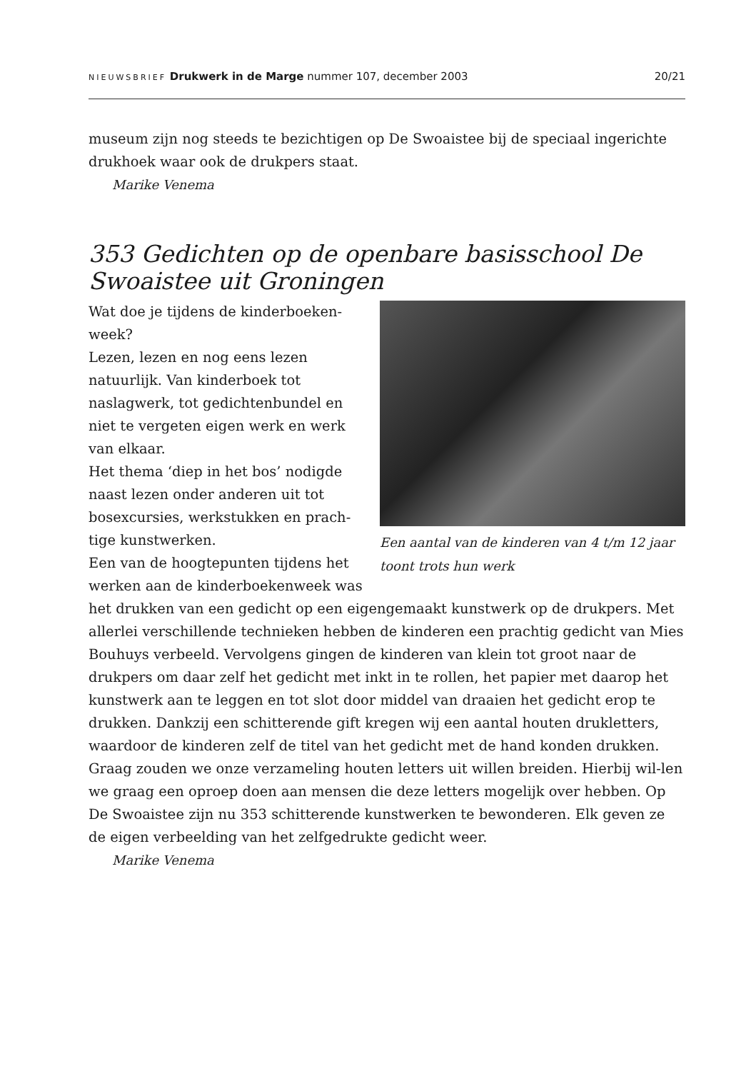NIEUWSBRIEF Drukwerk in de Marge nummer 107, december 2003 20/21
museum zijn nog steeds te bezichtigen op De Swoaistee bij de speciaal ingerichte drukhoek waar ook de drukpers staat.
Marike Venema
353 Gedichten op de openbare basisschool De Swoaistee uit Groningen
Een aantal van de kinderen van 4 t/m 12 jaar toont trots hun werk
Wat doe je tijdens de kinderboeken-week?
Lezen, lezen en nog eens lezen natuurlijk. Van kinderboek tot naslagwerk, tot gedichtenbundel en niet te vergeten eigen werk en werk van elkaar.
Het thema ‘diep in het bos’ nodigde naast lezen onder anderen uit tot bosexcursies, werkstukken en prach-tige kunstwerken.
Een van de hoogtepunten tijdens het werken aan de kinderboekenweek was het drukken van een gedicht op een eigengemaakt kunstwerk op de drukpers. Met allerlei verschillende technieken hebben de kinderen een prachtig gedicht van Mies Bouhuys verbeeld. Vervolgens gingen de kinderen van klein tot groot naar de drukpers om daar zelf het gedicht met inkt in te rollen, het papier met daarop het kunstwerk aan te leggen en tot slot door middel van draaien het gedicht erop te drukken. Dankzij een schitterende gift kregen wij een aantal houten drukletters, waardoor de kinderen zelf de titel van het gedicht met de hand konden drukken. Graag zouden we onze verzameling houten letters uit willen breiden. Hierbij wil-len we graag een oproep doen aan mensen die deze letters mogelijk over hebben. Op De Swoaistee zijn nu 353 schitterende kunstwerken te bewonderen. Elk geven ze de eigen verbeelding van het zelfgedrukte gedicht weer.
Marike Venema